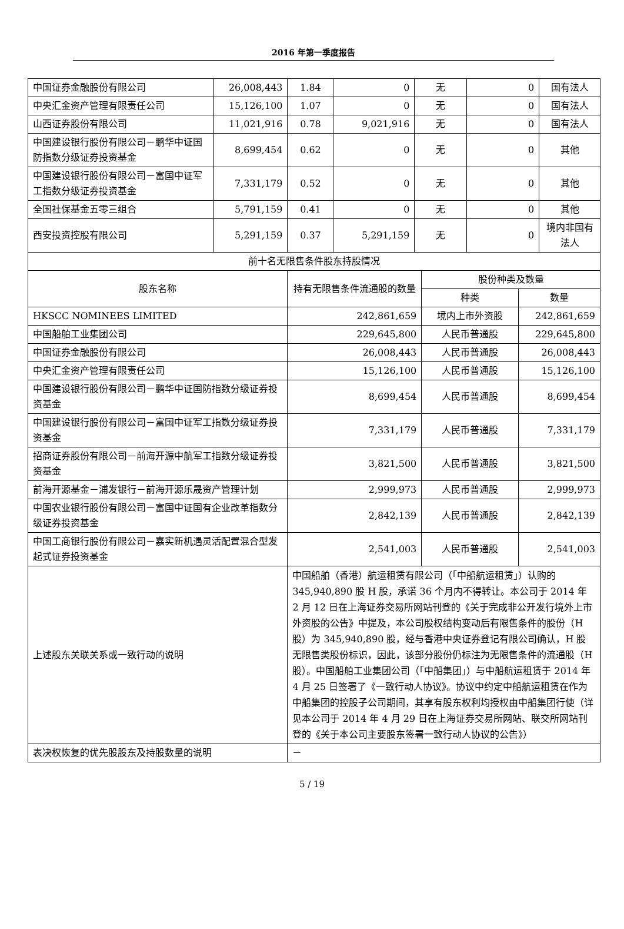2016 年第一季度报告
| 中国证券金融股份有限公司 | 26,008,443 | 1.84 | 0 | 无 | 0 | 国有法人 |
| 中央汇金资产管理有限责任公司 | 15,126,100 | 1.07 | 0 | 无 | 0 | 国有法人 |
| 山西证券股份有限公司 | 11,021,916 | 0.78 | 9,021,916 | 无 | 0 | 国有法人 |
| 中国建设银行股份有限公司－鹏华中证国防指数分级证券投资基金 | 8,699,454 | 0.62 | 0 | 无 | 0 | 其他 |
| 中国建设银行股份有限公司－富国中证军工指数分级证券投资基金 | 7,331,179 | 0.52 | 0 | 无 | 0 | 其他 |
| 全国社保基金五零三组合 | 5,791,159 | 0.41 | 0 | 无 | 0 | 其他 |
| 西安投资控股有限公司 | 5,291,159 | 0.37 | 5,291,159 | 无 | 0 | 境内非国有法人 |
| 前十名无限售条件股东持股情况 | | | |
| 股东名称 | 持有无限售条件流通股的数量 | 股份种类及数量 | |
| | | 种类 | 数量 |
| HKSCC NOMINEES LIMITED | 242,861,659 | 境内上市外资股 | 242,861,659 |
| 中国船舶工业集团公司 | 229,645,800 | 人民币普通股 | 229,645,800 |
| 中国证券金融股份有限公司 | 26,008,443 | 人民币普通股 | 26,008,443 |
| 中央汇金资产管理有限责任公司 | 15,126,100 | 人民币普通股 | 15,126,100 |
| 中国建设银行股份有限公司－鹏华中证国防指数分级证券投资基金 | 8,699,454 | 人民币普通股 | 8,699,454 |
| 中国建设银行股份有限公司－富国中证军工指数分级证券投资基金 | 7,331,179 | 人民币普通股 | 7,331,179 |
| 招商证券股份有限公司－前海开源中航军工指数分级证券投资基金 | 3,821,500 | 人民币普通股 | 3,821,500 |
| 前海开源基金－浦发银行－前海开源乐晟资产管理计划 | 2,999,973 | 人民币普通股 | 2,999,973 |
| 中国农业银行股份有限公司－富国中证国有企业改革指数分级证券投资基金 | 2,842,139 | 人民币普通股 | 2,842,139 |
| 中国工商银行股份有限公司－嘉实新机遇灵活配置混合型发起式证券投资基金 | 2,541,003 | 人民币普通股 | 2,541,003 |
| 上述股东关联关系或一致行动的说明 | 中国船舶（香港）航运租赁有限公司（「中船航运租赁」）认购的 345,940,890 股 H 股，承诺 36 个月内不得转让。本公司于 2014 年 2 月 12 日在上海证券交易所网站刊登的《关于完成非公开发行境外上市外资股的公告》中提及，本公司股权结构变动后有限售条件的股份（H 股）为 345,940,890 股，经与香港中央证券登记有限公司确认，H 股无限售类股份标识，因此，该部分股份仍标注为无限售条件的流通股（H 股）。中国船舶工业集团公司（「中船集团」）与中船航运租赁于 2014 年 4 月 25 日签署了《一致行动人协议》。协议中约定中船航运租赁在作为中船集团的控股子公司期间，其享有股东权利均授权由中船集团行使（详见本公司于 2014 年 4 月 29 日在上海证券交易所网站、联交所网站刊登的《关于本公司主要股东签署一致行动人协议的公告》） | | |
| 表决权恢复的优先股股东及持股数量的说明 | － | | |
5 / 19